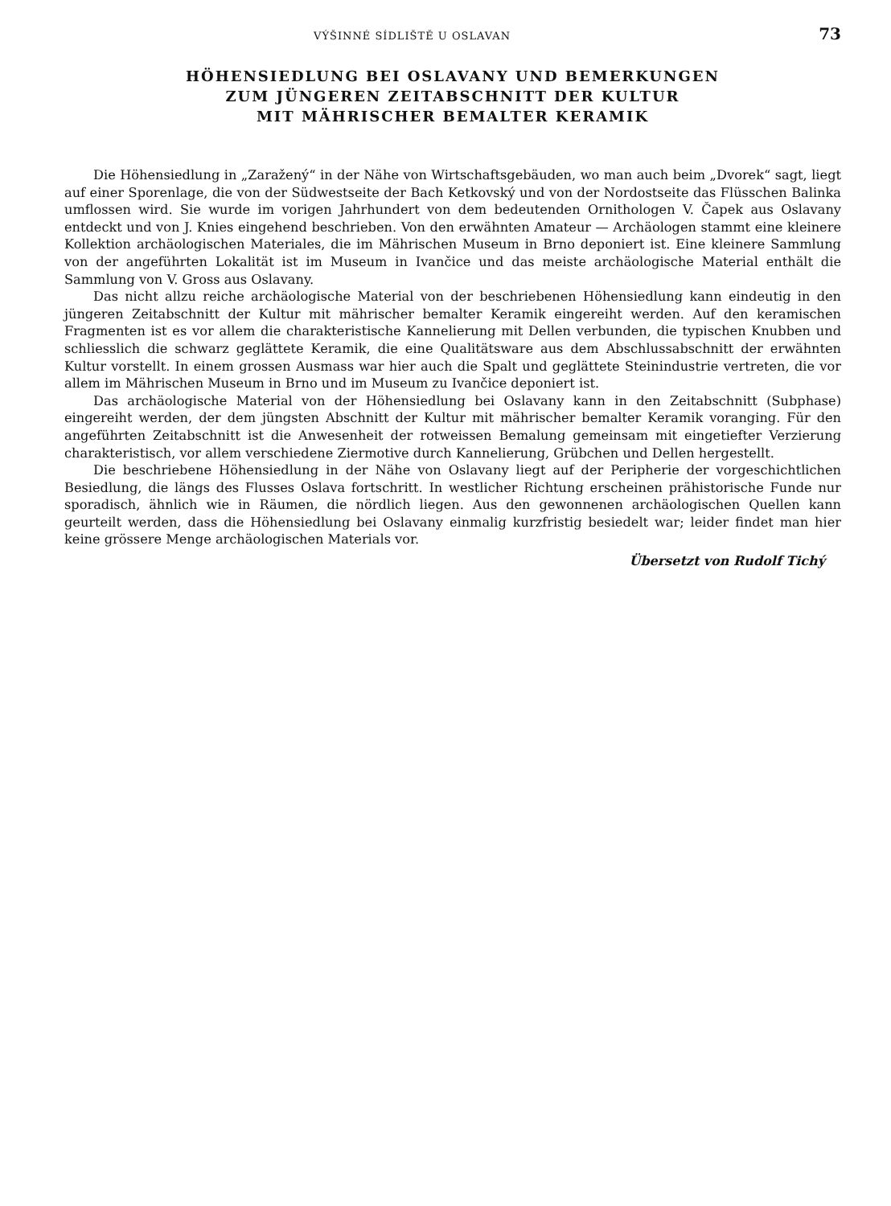VÝŠINNÉ SÍDLIŠTĚ U OSLAVAN 73
HÖHENSIEDLUNG BEI OSLAVANY UND BEMERKUNGEN
ZUM JÜNGEREN ZEITABSCHNITT DER KULTUR
MIT MÄHRISCHER BEMALTER KERAMIK
Die Höhensiedlung in „Zaražený“ in der Nähe von Wirtschaftsgebäuden, wo man auch beim „Dvorek“ sagt, liegt auf einer Sporenlage, die von der Südwestseite der Bach Ketkovský und von der Nordostseite das Flüsschen Balinka umflossen wird. Sie wurde im vorigen Jahrhundert von dem bedeutenden Ornithologen V. Čapek aus Oslavany entdeckt und von J. Knies eingehend beschrieben. Von den erwähnten Amateur — Archäologen stammt eine kleinere Kollektion archäologischen Materiales, die im Mährischen Museum in Brno deponiert ist. Eine kleinere Sammlung von der angeführten Lokalität ist im Museum in Ivančice und das meiste archäologische Material enthält die Sammlung von V. Gross aus Oslavany.
Das nicht allzu reiche archäologische Material von der beschriebenen Höhensiedlung kann eindeutig in den jüngeren Zeitabschnitt der Kultur mit mährischer bemalter Keramik eingereiht werden. Auf den keramischen Fragmenten ist es vor allem die charakteristische Kannelierung mit Dellen verbunden, die typischen Knubben und schliesslich die schwarz geglättete Keramik, die eine Qualitätsware aus dem Abschlussabschnitt der erwähnten Kultur vorstellt. In einem grossen Ausmass war hier auch die Spalt und geglättete Steinindustrie vertreten, die vor allem im Mährischen Museum in Brno und im Museum zu Ivančice deponiert ist.
Das archäologische Material von der Höhensiedlung bei Oslavany kann in den Zeitabschnitt (Subphase) eingereiht werden, der dem jüngsten Abschnitt der Kultur mit mährischer bemalter Keramik voranging. Für den angeführten Zeitabschnitt ist die Anwesenheit der rotweissen Bemalung gemeinsam mit eingetiefter Verzierung charakteristisch, vor allem verschiedene Ziermotive durch Kannelierung, Grübchen und Dellen hergestellt.
Die beschriebene Höhensiedlung in der Nähe von Oslavany liegt auf der Peripherie der vorgeschichtlichen Besiedlung, die längs des Flusses Oslava fortschritt. In westlicher Richtung erscheinen prähistorische Funde nur sporadisch, ähnlich wie in Räumen, die nördlich liegen. Aus den gewonnenen archäologischen Quellen kann geurteilt werden, dass die Höhensiedlung bei Oslavany einmalig kurzfristig besiedelt war; leider findet man hier keine grössere Menge archäologischen Materials vor.
Übersetzt von Rudolf Tichý